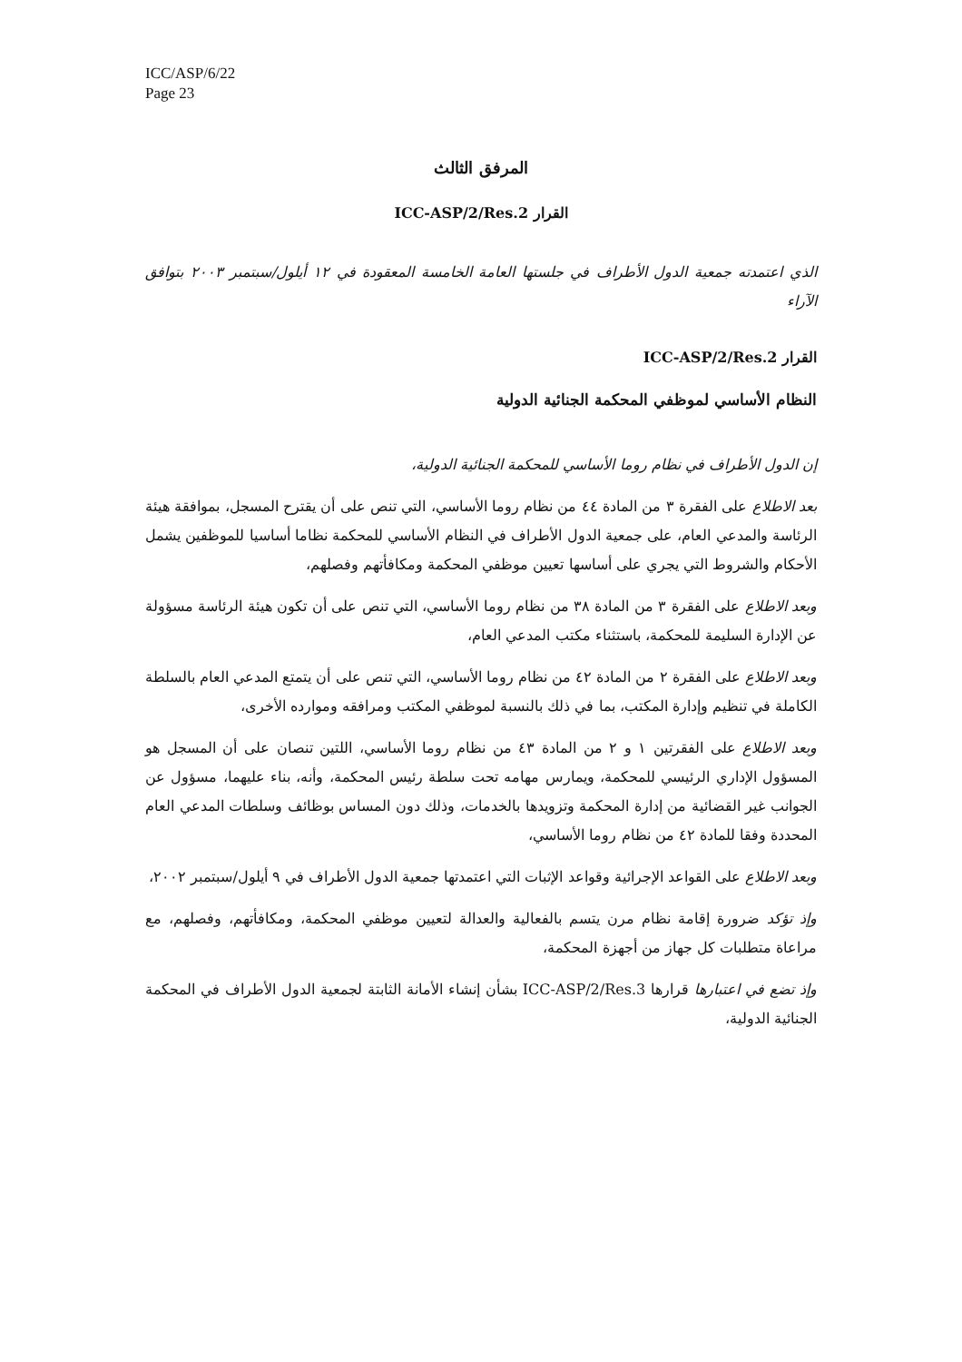ICC/ASP/6/22
Page 23
المرفق الثالث
القرار ICC-ASP/2/Res.2
الذي اعتمدته جمعية الدول الأطراف في جلستها العامة الخامسة المعقودة في ١٢ أيلول/سبتمبر ٢٠٠٣ بتوافق الآراء
القرار ICC-ASP/2/Res.2
النظام الأساسي لموظفي المحكمة الجنائية الدولية
إن الدول الأطراف في نظام روما الأساسي للمحكمة الجنائية الدولية،
بعد الاطلاع على الفقرة ٣ من المادة ٤٤ من نظام روما الأساسي، التي تنص على أن يقترح المسجل، بموافقة هيئة الرئاسة والمدعي العام، على جمعية الدول الأطراف في النظام الأساسي للمحكمة نظاما أساسيا للموظفين يشمل الأحكام والشروط التي يجري على أساسها تعيين موظفي المحكمة ومكافأتهم وفصلهم،
وبعد الاطلاع على الفقرة ٣ من المادة ٣٨ من نظام روما الأساسي، التي تنص على أن تكون هيئة الرئاسة مسؤولة عن الإدارة السليمة للمحكمة، باستثناء مكتب المدعي العام،
وبعد الاطلاع على الفقرة ٢ من المادة ٤٢ من نظام روما الأساسي، التي تنص على أن يتمتع المدعي العام بالسلطة الكاملة في تنظيم وإدارة المكتب، بما في ذلك بالنسبة لموظفي المكتب ومرافقه وموارده الأخرى،
وبعد الاطلاع على الفقرتين ١ و ٢ من المادة ٤٣ من نظام روما الأساسي، اللتين تنصان على أن المسجل هو المسؤول الإداري الرئيسي للمحكمة، ويمارس مهامه تحت سلطة رئيس المحكمة، وأنه، بناء عليهما، مسؤول عن الجوانب غير القضائية من إدارة المحكمة وتزويدها بالخدمات، وذلك دون المساس بوظائف وسلطات المدعي العام المحددة وفقا للمادة ٤٢ من نظام روما الأساسي،
وبعد الاطلاع على القواعد الإجرائية وقواعد الإثبات التي اعتمدتها جمعية الدول الأطراف في ٩ أيلول/سبتمبر ٢٠٠٢،
وإذ تؤكد ضرورة إقامة نظام مرن يتسم بالفعالية والعدالة لتعيين موظفي المحكمة، ومكافأتهم، وفصلهم، مع مراعاة متطلبات كل جهاز من أجهزة المحكمة،
وإذ تضع في اعتبارها قرارها ICC-ASP/2/Res.3 بشأن إنشاء الأمانة الثابتة لجمعية الدول الأطراف في المحكمة الجنائية الدولية،